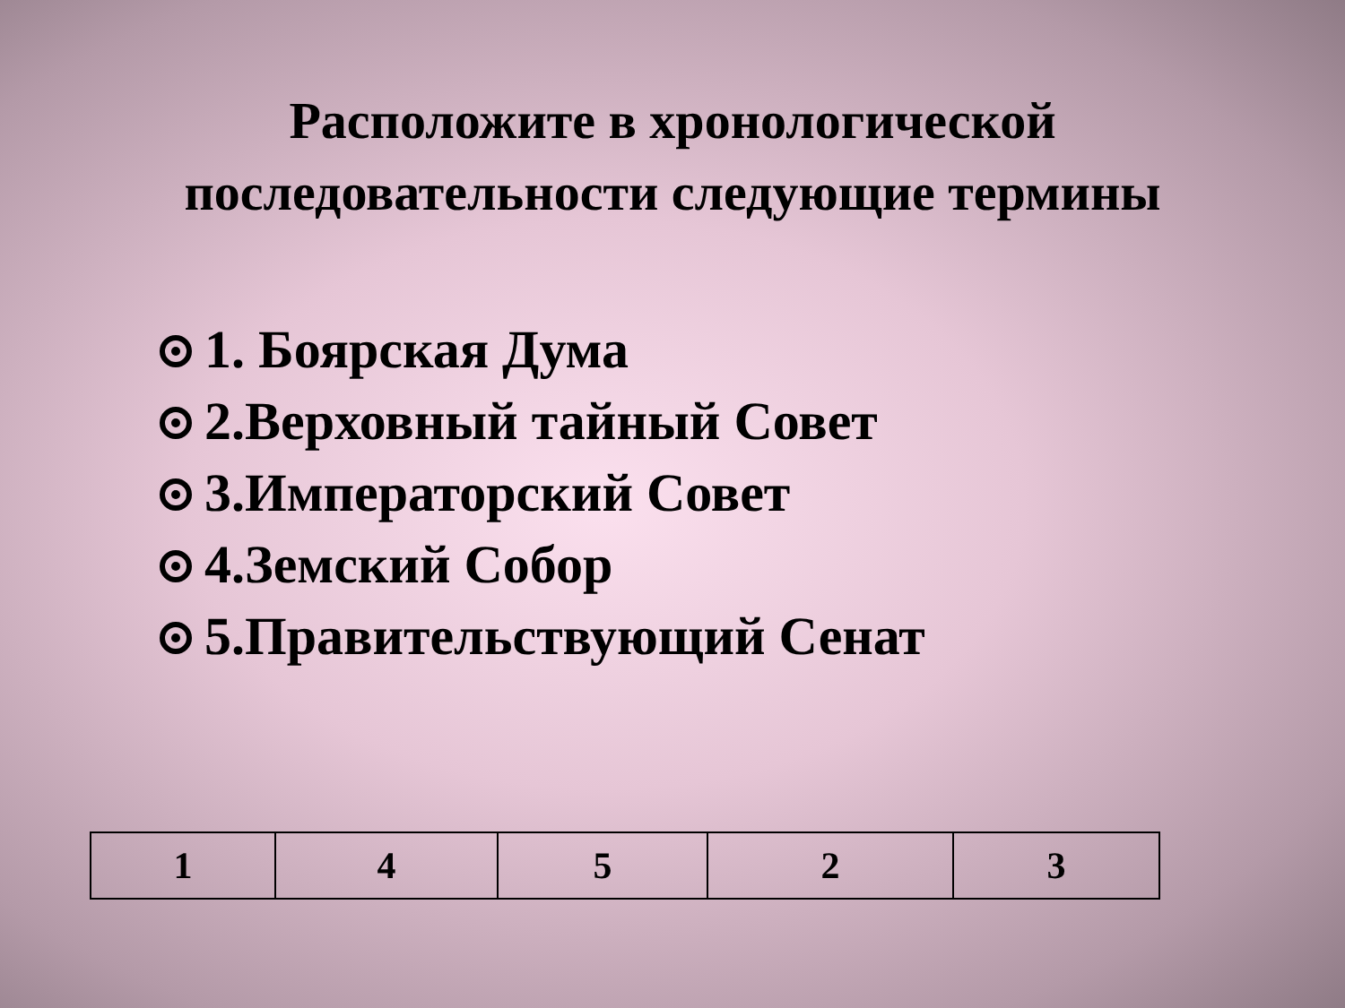Расположите в хронологической
последовательности следующие термины
1. Боярская Дума
2.Верховный тайный Совет
3.Императорский Совет
4.Земский Собор
5.Правительствующий Сенат
| 1 | 4 | 5 | 2 | 3 |